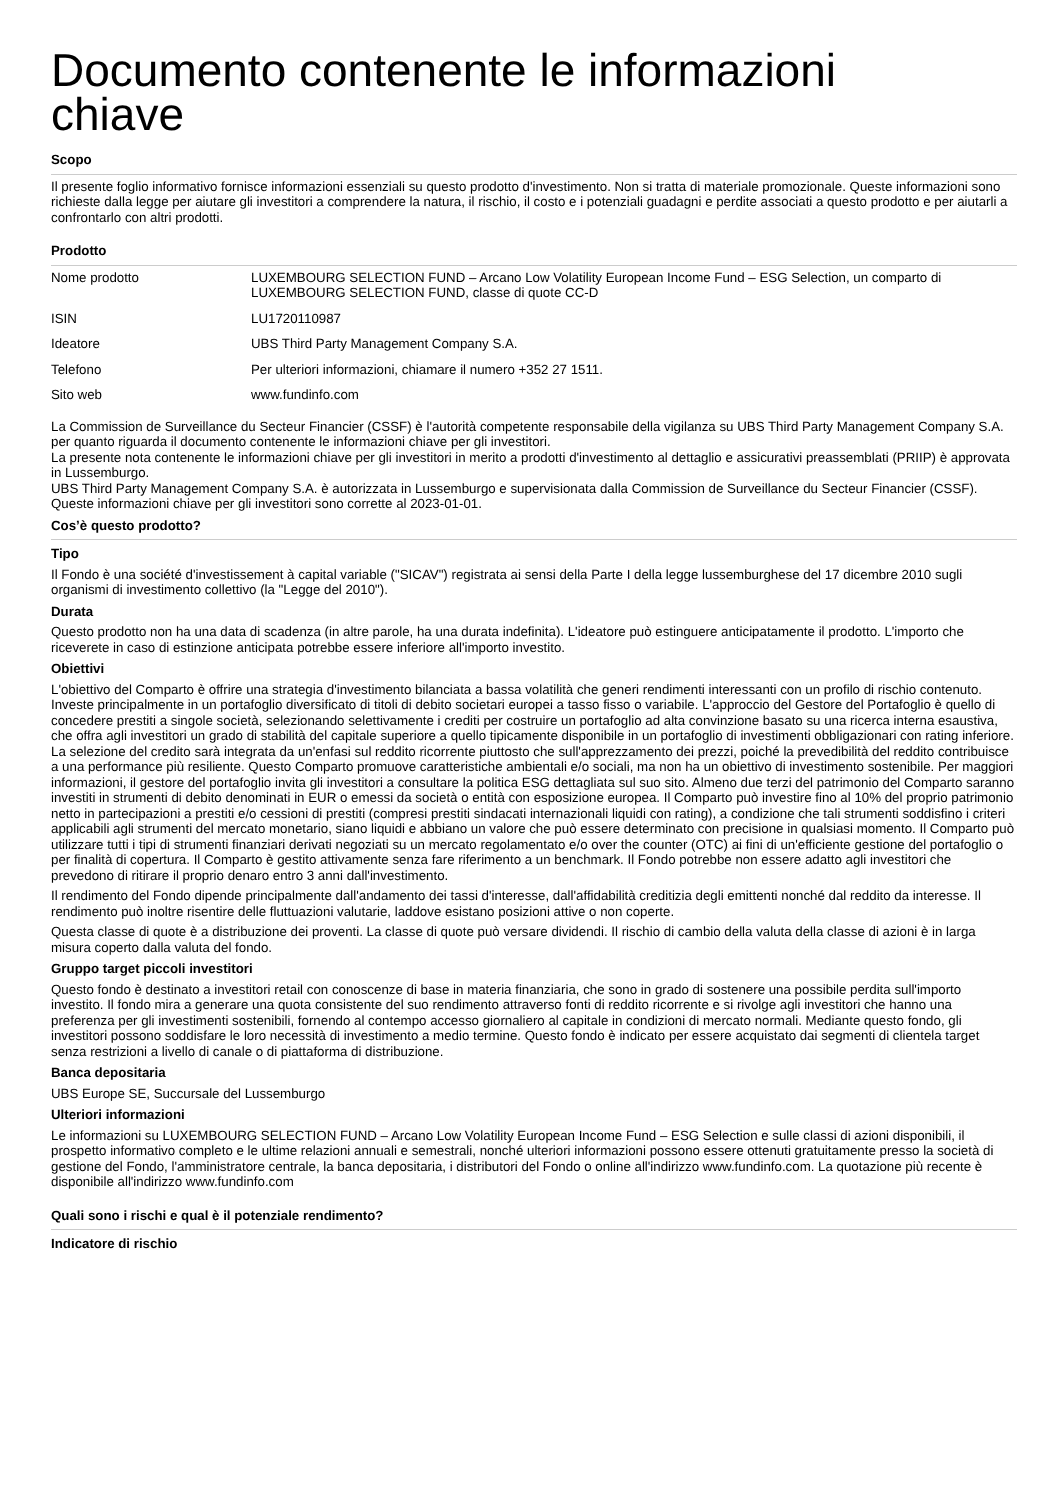Documento contenente le informazioni
chiave
Scopo
Il presente foglio informativo fornisce informazioni essenziali su questo prodotto d'investimento. Non si tratta di materiale promozionale. Queste informazioni sono richieste dalla legge per aiutare gli investitori a comprendere la natura, il rischio, il costo e i potenziali guadagni e perdite associati a questo prodotto e per aiutarli a confrontarlo con altri prodotti.
Prodotto
| Nome prodotto | LUXEMBOURG SELECTION FUND – Arcano Low Volatility European Income Fund – ESG Selection, un comparto di LUXEMBOURG SELECTION FUND, classe di quote CC-D |
| ISIN | LU1720110987 |
| Ideatore | UBS Third Party Management Company S.A. |
| Telefono | Per ulteriori informazioni, chiamare il numero +352 27 1511. |
| Sito web | www.fundinfo.com |
La Commission de Surveillance du Secteur Financier (CSSF) è l'autorità competente responsabile della vigilanza su UBS Third Party Management Company S.A. per quanto riguarda il documento contenente le informazioni chiave per gli investitori.
La presente nota contenente le informazioni chiave per gli investitori in merito a prodotti d'investimento al dettaglio e assicurativi preassemblati (PRIIP) è approvata in Lussemburgo.
UBS Third Party Management Company S.A. è autorizzata in Lussemburgo e supervisionata dalla Commission de Surveillance du Secteur Financier (CSSF).
Queste informazioni chiave per gli investitori sono corrette al 2023-01-01.
Cos’è questo prodotto?
Tipo
Il Fondo è una société d'investissement à capital variable ("SICAV") registrata ai sensi della Parte I della legge lussemburghese del 17 dicembre 2010 sugli organismi di investimento collettivo (la "Legge del 2010").
Durata
Questo prodotto non ha una data di scadenza (in altre parole, ha una durata indefinita). L'ideatore può estinguere anticipatamente il prodotto. L'importo che riceverete in caso di estinzione anticipata potrebbe essere inferiore all'importo investito.
Obiettivi
L'obiettivo del Comparto è offrire una strategia d'investimento bilanciata a bassa volatilità che generi rendimenti interessanti con un profilo di rischio contenuto. Investe principalmente in un portafoglio diversificato di titoli di debito societari europei a tasso fisso o variabile. L'approccio del Gestore del Portafoglio è quello di concedere prestiti a singole società, selezionando selettivamente i crediti per costruire un portafoglio ad alta convinzione basato su una ricerca interna esaustiva, che offra agli investitori un grado di stabilità del capitale superiore a quello tipicamente disponibile in un portafoglio di investimenti obbligazionari con rating inferiore. La selezione del credito sarà integrata da un'enfasi sul reddito ricorrente piuttosto che sull'apprezzamento dei prezzi, poiché la prevedibilità del reddito contribuisce a una performance più resiliente. Questo Comparto promuove caratteristiche ambientali e/o sociali, ma non ha un obiettivo di investimento sostenibile. Per maggiori informazioni, il gestore del portafoglio invita gli investitori a consultare la politica ESG dettagliata sul suo sito. Almeno due terzi del patrimonio del Comparto saranno investiti in strumenti di debito denominati in EUR o emessi da società o entità con esposizione europea. Il Comparto può investire fino al 10% del proprio patrimonio netto in partecipazioni a prestiti e/o cessioni di prestiti (compresi prestiti sindacati internazionali liquidi con rating), a condizione che tali strumenti soddisfino i criteri applicabili agli strumenti del mercato monetario, siano liquidi e abbiano un valore che può essere determinato con precisione in qualsiasi momento. Il Comparto può utilizzare tutti i tipi di strumenti finanziari derivati negoziati su un mercato regolamentato e/o over the counter (OTC) ai fini di un'efficiente gestione del portafoglio o per finalità di copertura. Il Comparto è gestito attivamente senza fare riferimento a un benchmark. Il Fondo potrebbe non essere adatto agli investitori che prevedono di ritirare il proprio denaro entro 3 anni dall'investimento.
Il rendimento del Fondo dipende principalmente dall'andamento dei tassi d'interesse, dall'affidabilità creditizia degli emittenti nonché dal reddito da interesse. Il rendimento può inoltre risentire delle fluttuazioni valutarie, laddove esistano posizioni attive o non coperte.
Questa classe di quote è a distribuzione dei proventi. La classe di quote può versare dividendi. Il rischio di cambio della valuta della classe di azioni è in larga misura coperto dalla valuta del fondo.
Gruppo target piccoli investitori
Questo fondo è destinato a investitori retail con conoscenze di base in materia finanziaria, che sono in grado di sostenere una possibile perdita sull'importo investito. Il fondo mira a generare una quota consistente del suo rendimento attraverso fonti di reddito ricorrente e si rivolge agli investitori che hanno una preferenza per gli investimenti sostenibili, fornendo al contempo accesso giornaliero al capitale in condizioni di mercato normali. Mediante questo fondo, gli investitori possono soddisfare le loro necessità di investimento a medio termine. Questo fondo è indicato per essere acquistato dai segmenti di clientela target senza restrizioni a livello di canale o di piattaforma di distribuzione.
Banca depositaria
UBS Europe SE, Succursale del Lussemburgo
Ulteriori informazioni
Le informazioni su LUXEMBOURG SELECTION FUND – Arcano Low Volatility European Income Fund – ESG Selection e sulle classi di azioni disponibili, il prospetto informativo completo e le ultime relazioni annuali e semestrali, nonché ulteriori informazioni possono essere ottenuti gratuitamente presso la società di gestione del Fondo, l'amministratore centrale, la banca depositaria, i distributori del Fondo o online all'indirizzo www.fundinfo.com. La quotazione più recente è disponibile all'indirizzo www.fundinfo.com
Quali sono i rischi e qual è il potenziale rendimento?
Indicatore di rischio